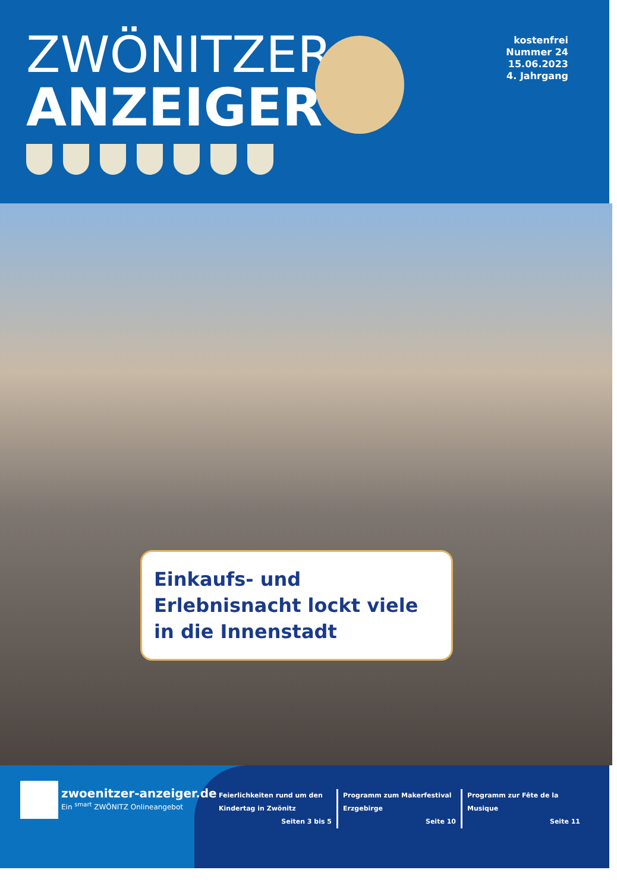ZWÖNITZER
ANZEIGER
kostenfrei
Nummer 24
15.06.2023
4. Jahrgang
Einkaufs- und Erlebnisnacht lockt viele in die Innenstadt
zwoenitzer-anzeiger.de
Ein <sup>smart</sup> ZWÖNITZ Onlineangebot
Feierlichkeiten rund um den Kindertag in Zwönitz
Seiten 3 bis 5
Programm zum Makerfestival Erzgebirge
Seite 10
Programm zur Fête de la Musique
Seite 11